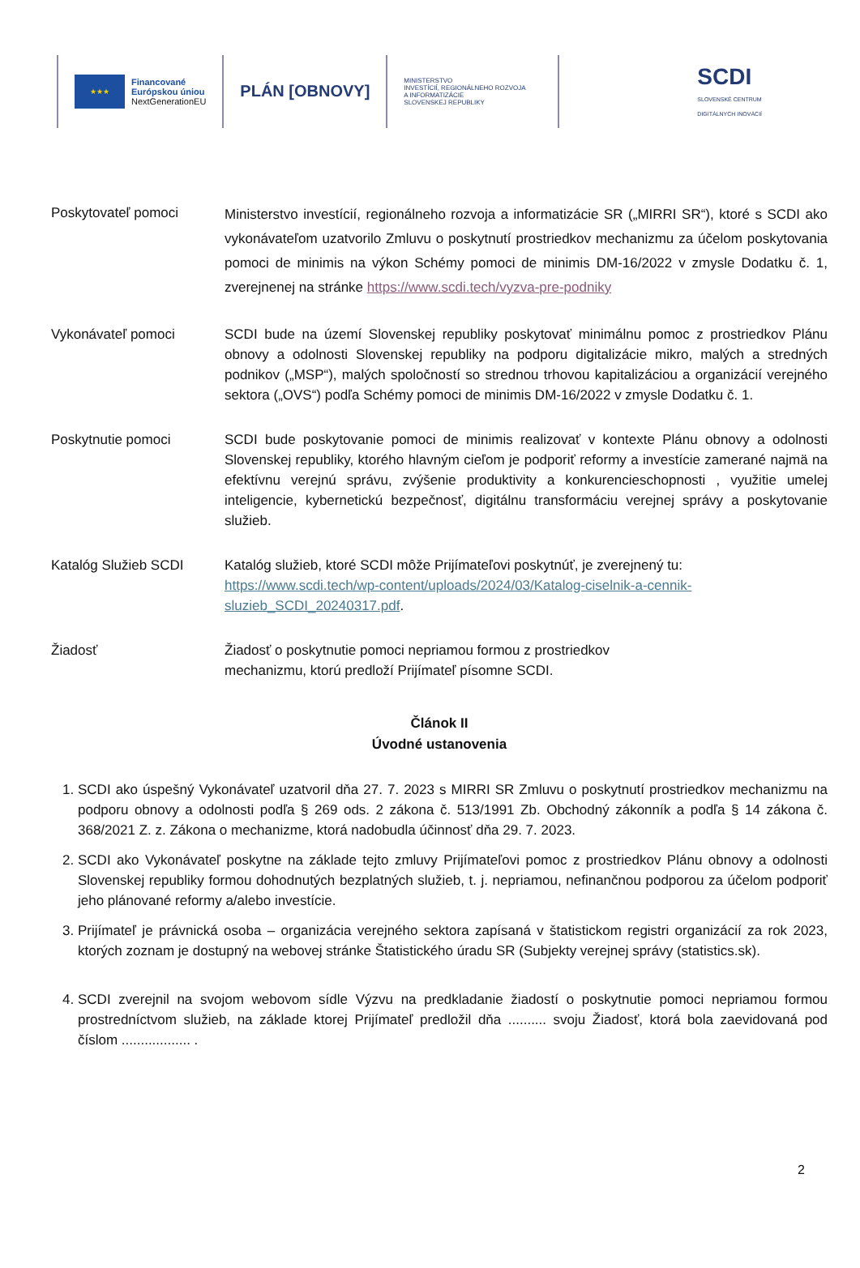★★★
Financované
Európskou úniou
NextGenerationEU
PLÁN [OBNOVY]
MINISTERSTVO
INVESTÍCIÍ, REGIONÁLNEHO ROZVOJA
A INFORMATIZÁCIE
SLOVENSKEJ REPUBLIKY
SCDI
SLOVENSKÉ CENTRUM
DIGITÁLNYCH INOVÁCIÍ
Poskytovateľ pomoci
Ministerstvo investícií, regionálneho rozvoja a informatizácie SR („MIRRI SR“), ktoré s SCDI ako vykonávateľom uzatvorilo Zmluvu o poskytnutí prostriedkov mechanizmu za účelom poskytovania pomoci de minimis na výkon Schémy pomoci de minimis DM-16/2022 v zmysle Dodatku č. 1, zverejnenej na stránke https://www.scdi.tech/vyzva-pre-podniky
Vykonávateľ pomoci SCDI bude na území Slovenskej republiky poskytovať minimálnu pomoc z prostriedkov Plánu obnovy a odolnosti Slovenskej republiky na podporu digitalizácie mikro, malých a stredných podnikov („MSP“), malých spoločností so strednou trhovou kapitalizáciou a organizácií verejného sektora („OVS“) podľa Schémy pomoci de minimis DM-16/2022 v zmysle Dodatku č. 1.
Poskytnutie pomoci SCDI bude poskytovanie pomoci de minimis realizovať v kontexte Plánu obnovy a odolnosti Slovenskej republiky, ktorého hlavným cieľom je podporiť reformy a investície zamerané najmä na efektívnu verejnú správu, zvýšenie produktivity a konkurencieschopnosti , využitie umelej inteligencie, kybernetickú bezpečnosť, digitálnu transformáciu verejnej správy a poskytovanie služieb.
Katalóg Služieb SCDI Katalóg služieb, ktoré SCDI môže Prijímateľovi poskytnúť, je zverejnený tu: https://www.scdi.tech/wp-content/uploads/2024/03/Katalog-ciselnik-a-cennik-sluzieb_SCDI_20240317.pdf.
Žiadosť Žiadosť o poskytnutie pomoci nepriamou formou z prostriedkov
mechanizmu, ktorú predloží Prijímateľ písomne SCDI.
Článok II
Úvodné ustanovenia
1. SCDI ako úspešný Vykonávateľ uzatvoril dňa 27. 7. 2023 s MIRRI SR Zmluvu o poskytnutí prostriedkov mechanizmu na podporu obnovy a odolnosti podľa § 269 ods. 2 zákona č. 513/1991 Zb. Obchodný zákonník a podľa § 14 zákona č. 368/2021 Z. z. Zákona o mechanizme, ktorá nadobudla účinnosť dňa 29. 7. 2023.
2. SCDI ako Vykonávateľ poskytne na základe tejto zmluvy Prijímateľovi pomoc z prostriedkov Plánu obnovy a odolnosti Slovenskej republiky formou dohodnutých bezplatných služieb, t. j. nepriamou, nefinančnou podporou za účelom podporiť jeho plánované reformy a/alebo investície.
3. Prijímateľ je právnická osoba – organizácia verejného sektora zapísaná v štatistickom registri organizácií za rok 2023, ktorých zoznam je dostupný na webovej stránke Štatistického úradu SR (Subjekty verejnej správy (statistics.sk).
4. SCDI zverejnil na svojom webovom sídle Výzvu na predkladanie žiadostí o poskytnutie pomoci nepriamou formou prostredníctvom služieb, na základe ktorej Prijímateľ predložil dňa .......... svoju Žiadosť, ktorá bola zaevidovaná pod číslom .................. .
2